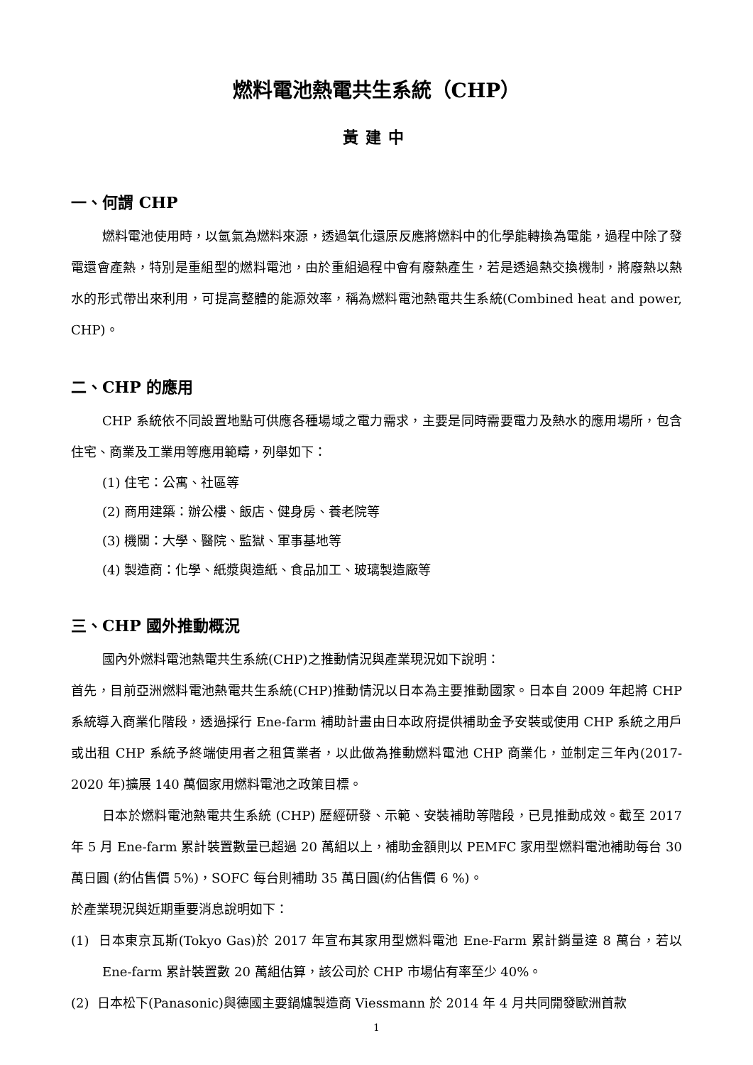燃料電池熱電共生系統（CHP）
黃建中
一、何謂 CHP
燃料電池使用時，以氫氣為燃料來源，透過氧化還原反應將燃料中的化學能轉換為電能，過程中除了發電還會產熱，特別是重組型的燃料電池，由於重組過程中會有廢熱產生，若是透過熱交換機制，將廢熱以熱水的形式帶出來利用，可提高整體的能源效率，稱為燃料電池熱電共生系統(Combined heat and power, CHP)。
二、CHP 的應用
CHP 系統依不同設置地點可供應各種場域之電力需求，主要是同時需要電力及熱水的應用場所，包含住宅、商業及工業用等應用範疇，列舉如下：
(1) 住宅：公寓、社區等
(2) 商用建築：辦公樓、飯店、健身房、養老院等
(3) 機關：大學、醫院、監獄、軍事基地等
(4) 製造商：化學、紙漿與造紙、食品加工、玻璃製造廠等
三、CHP 國外推動概況
國內外燃料電池熱電共生系統(CHP)之推動情況與產業現況如下說明：
首先，目前亞洲燃料電池熱電共生系統(CHP)推動情況以日本為主要推動國家。日本自 2009 年起將 CHP 系統導入商業化階段，透過採行 Ene-farm 補助計畫由日本政府提供補助金予安裝或使用 CHP 系統之用戶或出租 CHP 系統予終端使用者之租賃業者，以此做為推動燃料電池 CHP 商業化，並制定三年內(2017-2020 年)擴展 140 萬個家用燃料電池之政策目標。
日本於燃料電池熱電共生系統 (CHP) 歷經研發、示範、安裝補助等階段，已見推動成效。截至 2017 年 5 月 Ene-farm 累計裝置數量已超過 20 萬組以上，補助金額則以 PEMFC 家用型燃料電池補助每台 30 萬日圓 (約佔售價 5%)，SOFC 每台則補助 35 萬日圓(約佔售價 6 %)。
於產業現況與近期重要消息說明如下：
(1) 日本東京瓦斯(Tokyo Gas)於 2017 年宣布其家用型燃料電池 Ene-Farm 累計銷量達 8 萬台，若以 Ene-farm 累計裝置數 20 萬組估算，該公司於 CHP 市場佔有率至少 40%。
(2) 日本松下(Panasonic)與德國主要鍋爐製造商 Viessmann 於 2014 年 4 月共同開發歐洲首款
1